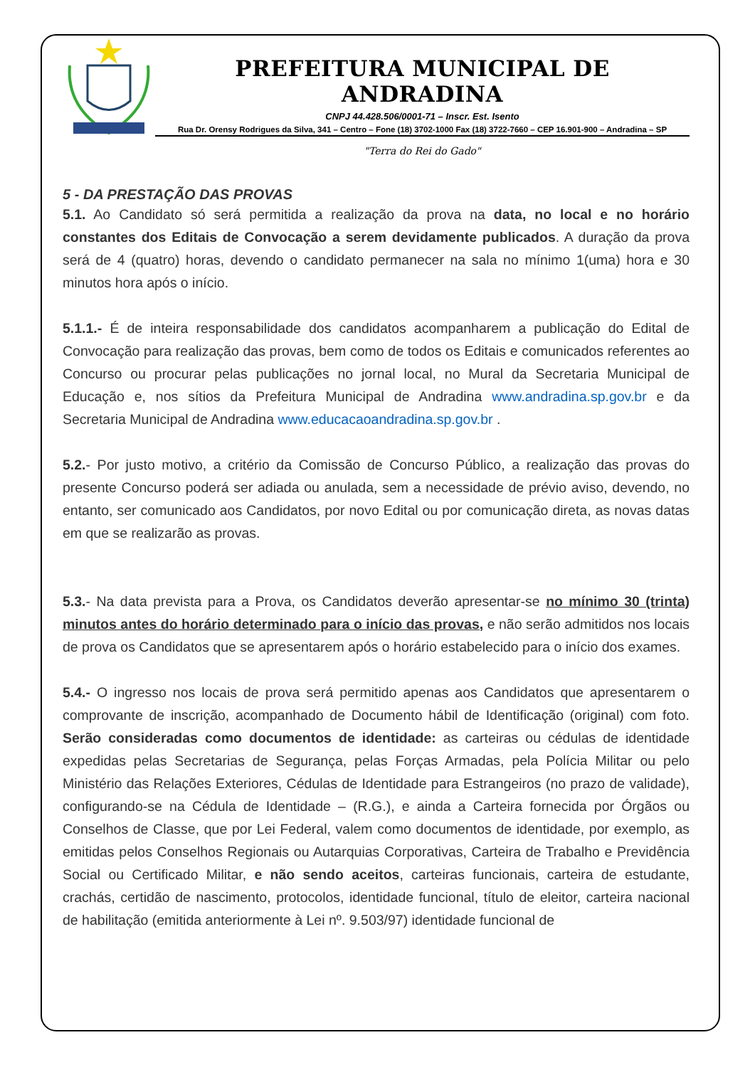PREFEITURA MUNICIPAL DE ANDRADINA
CNPJ 44.428.506/0001-71 – Inscr. Est. Isento
Rua Dr. Orensy Rodrigues da Silva, 341 – Centro – Fone (18) 3702-1000 Fax (18) 3722-7660 – CEP 16.901-900 – Andradina – SP
"Terra do Rei do Gado"
5 - DA PRESTAÇÃO DAS PROVAS
5.1. Ao Candidato só será permitida a realização da prova na data, no local e no horário constantes dos Editais de Convocação a serem devidamente publicados. A duração da prova será de 4 (quatro) horas, devendo o candidato permanecer na sala no mínimo 1(uma) hora e 30 minutos hora após o início.
5.1.1.- É de inteira responsabilidade dos candidatos acompanharem a publicação do Edital de Convocação para realização das provas, bem como de todos os Editais e comunicados referentes ao Concurso ou procurar pelas publicações no jornal local, no Mural da Secretaria Municipal de Educação e, nos sítios da Prefeitura Municipal de Andradina www.andradina.sp.gov.br e da Secretaria Municipal de Andradina www.educacaoandradina.sp.gov.br .
5.2.- Por justo motivo, a critério da Comissão de Concurso Público, a realização das provas do presente Concurso poderá ser adiada ou anulada, sem a necessidade de prévio aviso, devendo, no entanto, ser comunicado aos Candidatos, por novo Edital ou por comunicação direta, as novas datas em que se realizarão as provas.
5.3.- Na data prevista para a Prova, os Candidatos deverão apresentar-se no mínimo 30 (trinta) minutos antes do horário determinado para o início das provas, e não serão admitidos nos locais de prova os Candidatos que se apresentarem após o horário estabelecido para o início dos exames.
5.4.- O ingresso nos locais de prova será permitido apenas aos Candidatos que apresentarem o comprovante de inscrição, acompanhado de Documento hábil de Identificação (original) com foto. Serão consideradas como documentos de identidade: as carteiras ou cédulas de identidade expedidas pelas Secretarias de Segurança, pelas Forças Armadas, pela Polícia Militar ou pelo Ministério das Relações Exteriores, Cédulas de Identidade para Estrangeiros (no prazo de validade), configurando-se na Cédula de Identidade – (R.G.), e ainda a Carteira fornecida por Órgãos ou Conselhos de Classe, que por Lei Federal, valem como documentos de identidade, por exemplo, as emitidas pelos Conselhos Regionais ou Autarquias Corporativas, Carteira de Trabalho e Previdência Social ou Certificado Militar, e não sendo aceitos, carteiras funcionais, carteira de estudante, crachás, certidão de nascimento, protocolos, identidade funcional, título de eleitor, carteira nacional de habilitação (emitida anteriormente à Lei nº. 9.503/97) identidade funcional de